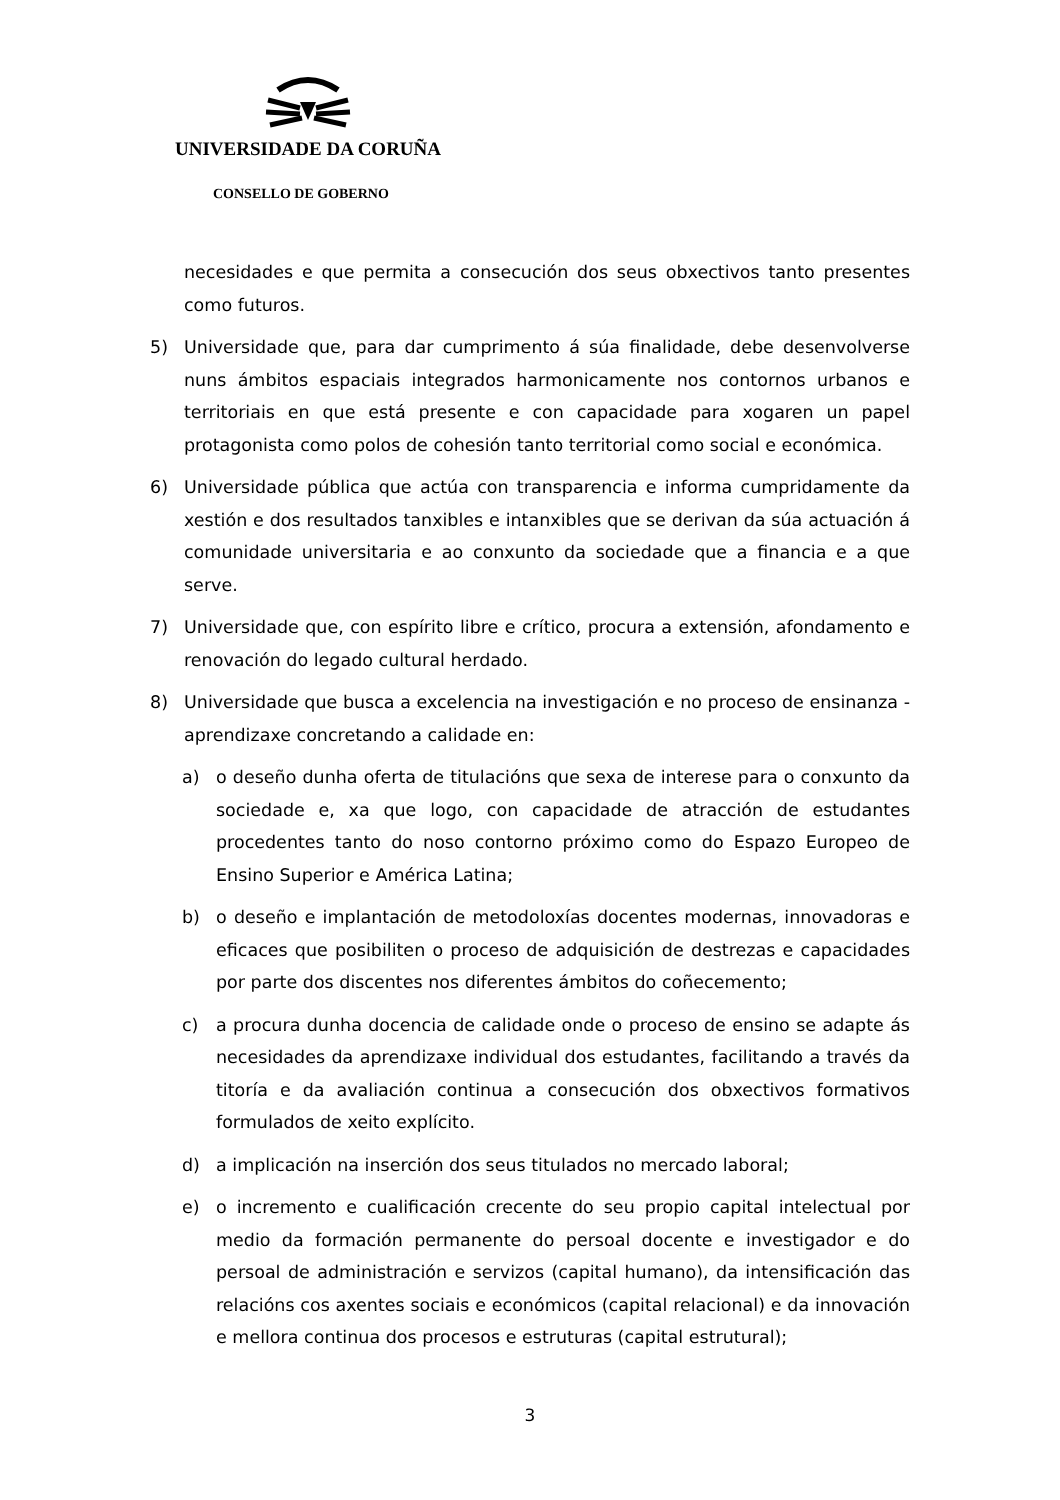UNIVERSIDADE DA CORUÑA
CONSELLO DE GOBERNO
necesidades e que permita a consecución dos seus obxectivos tanto presentes como futuros.
5) Universidade que, para dar cumprimento á súa finalidade, debe desenvolverse nuns ámbitos espaciais integrados harmonicamente nos contornos urbanos e territoriais en que está presente e con capacidade para xogaren un papel protagonista como polos de cohesión tanto territorial como social e económica.
6) Universidade pública que actúa con transparencia e informa cumpridamente da xestión e dos resultados tanxibles e intanxibles que se derivan da súa actuación á comunidade universitaria e ao conxunto da sociedade que a financia e a que serve.
7) Universidade que, con espírito libre e crítico, procura a extensión, afondamento e renovación do legado cultural herdado.
8) Universidade que busca a excelencia na investigación e no proceso de ensinanza - aprendizaxe concretando a calidade en:
a) o deseño dunha oferta de titulacións que sexa de interese para o conxunto da sociedade e, xa que logo, con capacidade de atracción de estudantes procedentes tanto do noso contorno próximo como do Espazo Europeo de Ensino Superior e América Latina;
b) o deseño e implantación de metodoloxías docentes modernas, innovadoras e eficaces que posibiliten o proceso de adquisición de destrezas e capacidades por parte dos discentes nos diferentes ámbitos do coñecemento;
c) a procura dunha docencia de calidade onde o proceso de ensino se adapte ás necesidades da aprendizaxe individual dos estudantes, facilitando a través da titoría e da avaliación continua a consecución dos obxectivos formativos formulados de xeito explícito.
d) a implicación na inserción dos seus titulados no mercado laboral;
e) o incremento e cualificación crecente do seu propio capital intelectual por medio da formación permanente do persoal docente e investigador e do persoal de administración e servizos (capital humano), da intensificación das relacións cos axentes sociais e económicos (capital relacional) e da innovación e mellora continua dos procesos e estruturas (capital estrutural);
3